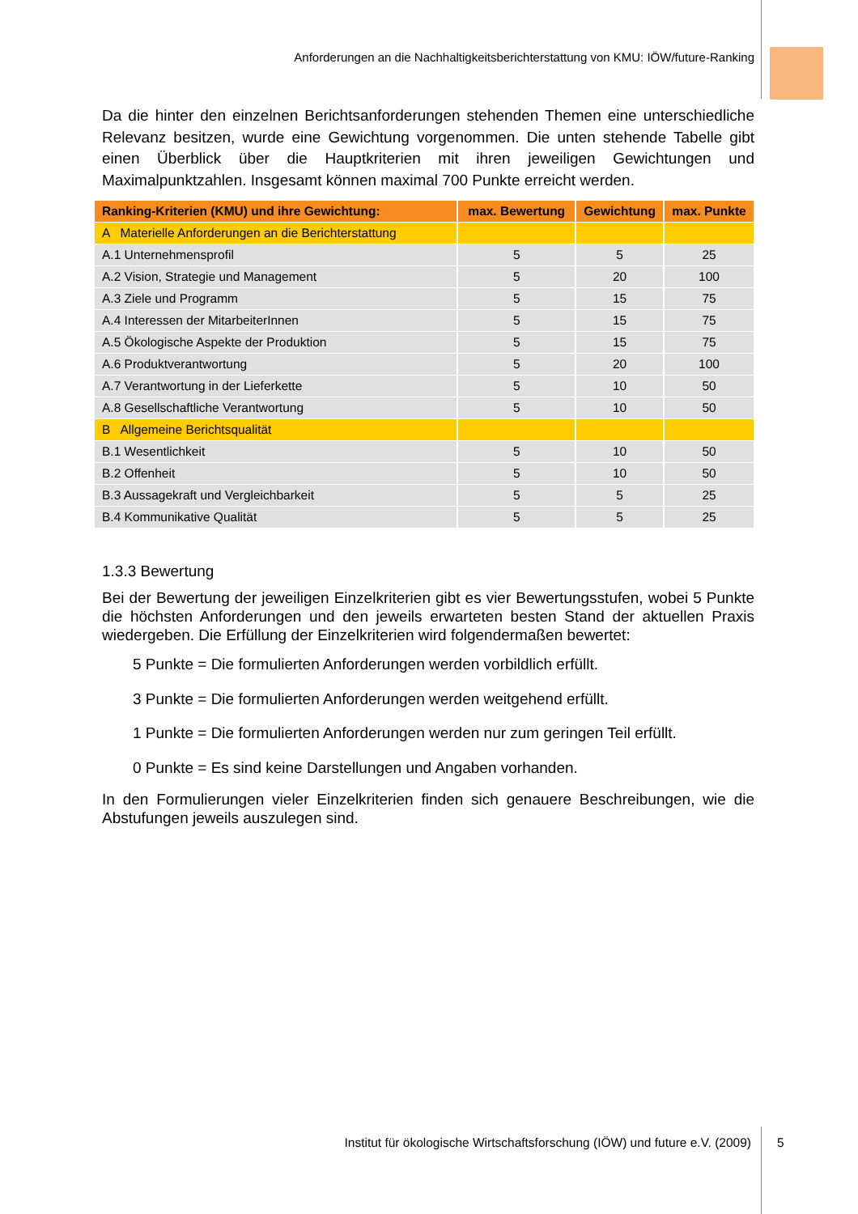Anforderungen an die Nachhaltigkeitsberichterstattung von KMU: IÖW/future-Ranking
Da die hinter den einzelnen Berichtsanforderungen stehenden Themen eine unterschiedliche Relevanz besitzen, wurde eine Gewichtung vorgenommen. Die unten stehende Tabelle gibt einen Überblick über die Hauptkriterien mit ihren jeweiligen Gewichtungen und Maximalpunktzahlen. Insgesamt können maximal 700 Punkte erreicht werden.
| Ranking-Kriterien (KMU) und ihre Gewichtung: | max. Bewertung | Gewichtung | max. Punkte |
| --- | --- | --- | --- |
| A Materielle Anforderungen an die Berichterstattung | | | |
| A.1 Unternehmensprofil | 5 | 5 | 25 |
| A.2 Vision, Strategie und Management | 5 | 20 | 100 |
| A.3 Ziele und Programm | 5 | 15 | 75 |
| A.4 Interessen der MitarbeiterInnen | 5 | 15 | 75 |
| A.5 Ökologische Aspekte der Produktion | 5 | 15 | 75 |
| A.6 Produktverantwortung | 5 | 20 | 100 |
| A.7 Verantwortung in der Lieferkette | 5 | 10 | 50 |
| A.8 Gesellschaftliche Verantwortung | 5 | 10 | 50 |
| B Allgemeine Berichtsqualität | | | |
| B.1 Wesentlichkeit | 5 | 10 | 50 |
| B.2 Offenheit | 5 | 10 | 50 |
| B.3 Aussagekraft und Vergleichbarkeit | 5 | 5 | 25 |
| B.4 Kommunikative Qualität | 5 | 5 | 25 |
1.3.3 Bewertung
Bei der Bewertung der jeweiligen Einzelkriterien gibt es vier Bewertungsstufen, wobei 5 Punkte die höchsten Anforderungen und den jeweils erwarteten besten Stand der aktuellen Praxis wiedergeben. Die Erfüllung der Einzelkriterien wird folgendermaßen bewertet:
5 Punkte = Die formulierten Anforderungen werden vorbildlich erfüllt.
3 Punkte = Die formulierten Anforderungen werden weitgehend erfüllt.
1 Punkte = Die formulierten Anforderungen werden nur zum geringen Teil erfüllt.
0 Punkte = Es sind keine Darstellungen und Angaben vorhanden.
In den Formulierungen vieler Einzelkriterien finden sich genauere Beschreibungen, wie die Abstufungen jeweils auszulegen sind.
Institut für ökologische Wirtschaftsforschung (IÖW) und future e.V. (2009) 5